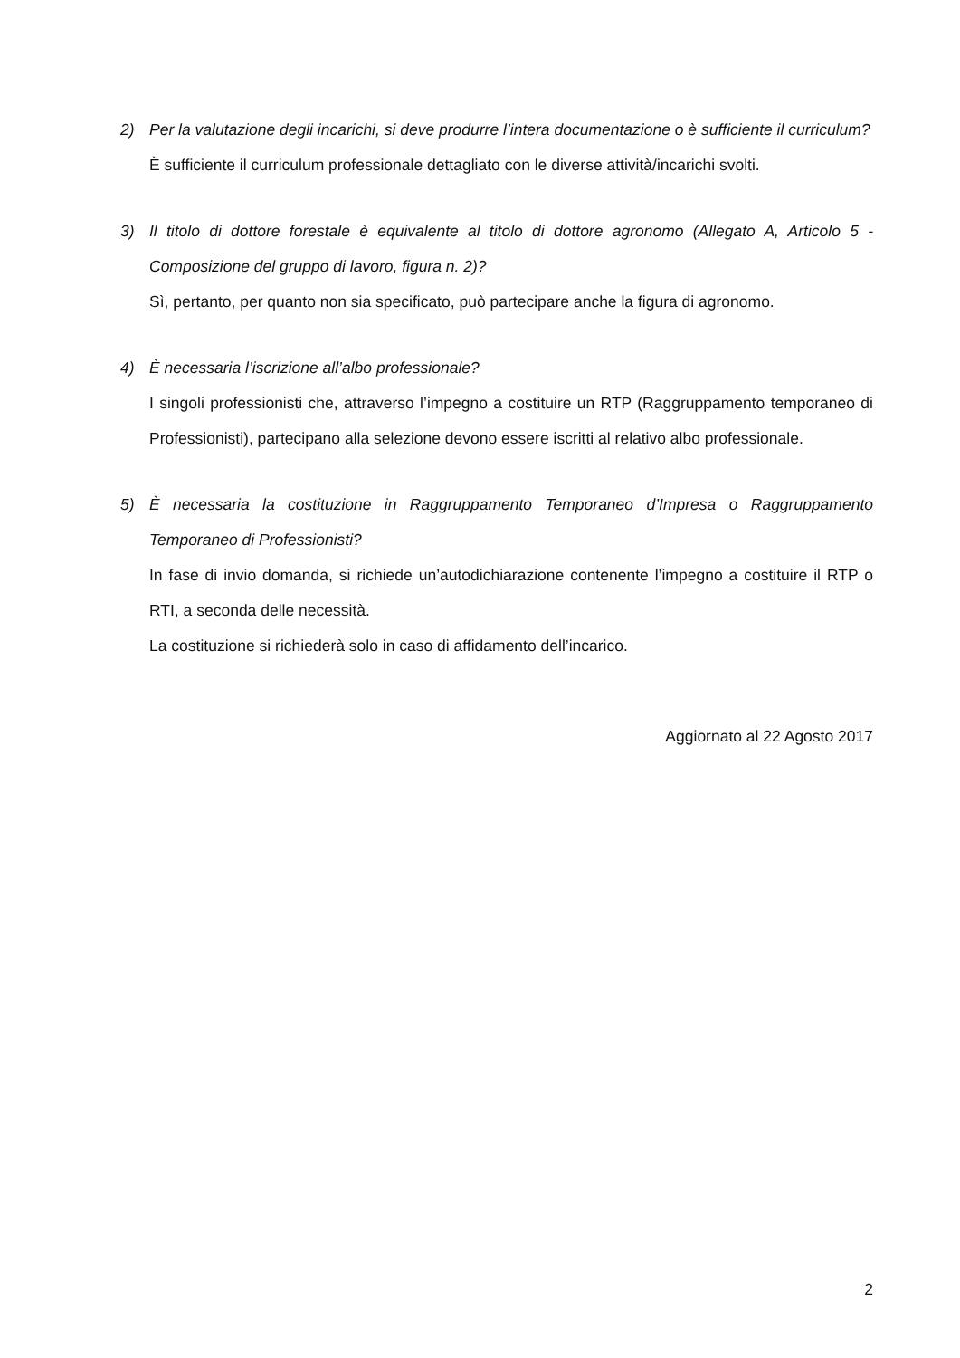2) Per la valutazione degli incarichi, si deve produrre l’intera documentazione o è sufficiente il curriculum?
È sufficiente il curriculum professionale dettagliato con le diverse attività/incarichi svolti.
3) Il titolo di dottore forestale è equivalente al titolo di dottore agronomo (Allegato A, Articolo 5 - Composizione del gruppo di lavoro, figura n. 2)?
Sì, pertanto, per quanto non sia specificato, può partecipare anche la figura di agronomo.
4) È necessaria l’iscrizione all’albo professionale?
I singoli professionisti che, attraverso l’impegno a costituire un RTP (Raggruppamento temporaneo di Professionisti), partecipano alla selezione devono essere iscritti al relativo albo professionale.
5) È necessaria la costituzione in Raggruppamento Temporaneo d’Impresa o Raggruppamento Temporaneo di Professionisti?
In fase di invio domanda, si richiede un’autodichiarazione contenente l’impegno a costituire il RTP o RTI, a seconda delle necessità.
La costituzione si richiederà solo in caso di affidamento dell’incarico.
Aggiornato al 22 Agosto 2017
2